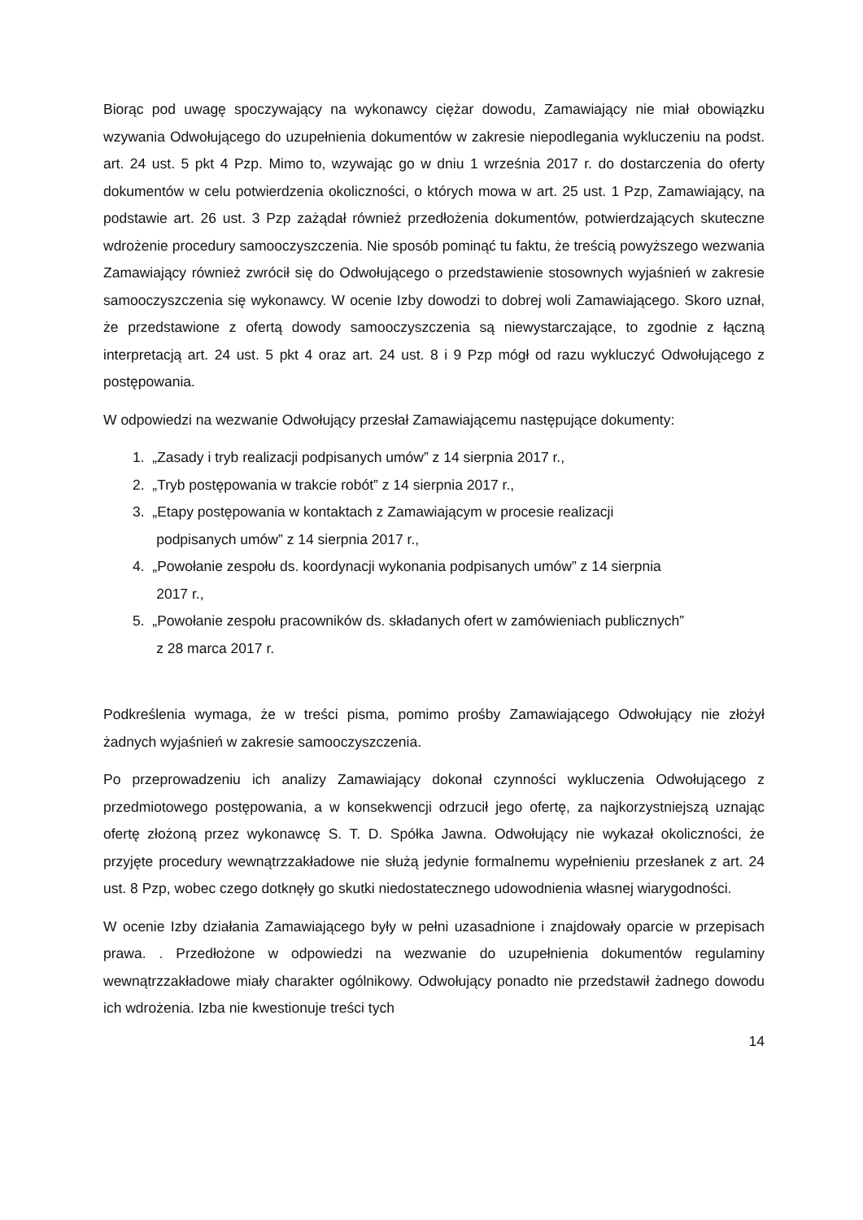Biorąc pod uwagę spoczywający na wykonawcy ciężar dowodu, Zamawiający nie miał obowiązku wzywania Odwołującego do uzupełnienia dokumentów w zakresie niepodlegania wykluczeniu na podst. art. 24 ust. 5 pkt 4 Pzp. Mimo to, wzywając go w dniu 1 września 2017 r. do dostarczenia do oferty dokumentów w celu potwierdzenia okoliczności, o których mowa w art. 25 ust. 1 Pzp, Zamawiający, na podstawie art. 26 ust. 3 Pzp zażądał również przedłożenia dokumentów, potwierdzających skuteczne wdrożenie procedury samooczyszczenia. Nie sposób pominąć tu faktu, że treścią powyższego wezwania Zamawiający również zwrócił się do Odwołującego o przedstawienie stosownych wyjaśnień w zakresie samooczyszczenia się wykonawcy. W ocenie Izby dowodzi to dobrej woli Zamawiającego. Skoro uznał, że przedstawione z ofertą dowody samooczyszczenia są niewystarczające, to zgodnie z łączną interpretacją art. 24 ust. 5 pkt 4 oraz art. 24 ust. 8 i 9 Pzp mógł od razu wykluczyć Odwołującego z postępowania.
W odpowiedzi na wezwanie Odwołujący przesłał Zamawiającemu następujące dokumenty:
1. „Zasady i tryb realizacji podpisanych umów” z 14 sierpnia 2017 r.,
2. „Tryb postępowania w trakcie robót” z 14 sierpnia 2017 r.,
3. „Etapy postępowania w kontaktach z Zamawiającym w procesie realizacji
podpisanych umów” z 14 sierpnia 2017 r.,
4. „Powołanie zespołu ds. koordynacji wykonania podpisanych umów” z 14 sierpnia
2017 r.,
5. „Powołanie zespołu pracowników ds. składanych ofert w zamówieniach publicznych”
z 28 marca 2017 r.
Podkreślenia wymaga, że w treści pisma, pomimo prośby Zamawiającego Odwołujący nie złożył żadnych wyjaśnień w zakresie samooczyszczenia.
Po przeprowadzeniu ich analizy Zamawiający dokonał czynności wykluczenia Odwołującego z przedmiotowego postępowania, a w konsekwencji odrzucił jego ofertę, za najkorzystniejszą uznając ofertę złożoną przez wykonawcę S. T. D. Spółka Jawna. Odwołujący nie wykazał okoliczności, że przyjęte procedury wewnątrzzakładowe nie służą jedynie formalnemu wypełnieniu przesłanek z art. 24 ust. 8 Pzp, wobec czego dotknęły go skutki niedostatecznego udowodnienia własnej wiarygodności.
W ocenie Izby działania Zamawiającego były w pełni uzasadnione i znajdowały oparcie w przepisach prawa. . Przedłożone w odpowiedzi na wezwanie do uzupełnienia dokumentów regulaminy wewnątrzzakładowe miały charakter ogólnikowy. Odwołujący ponadto nie przedstawił żadnego dowodu ich wdrożenia. Izba nie kwestionuje treści tych
14